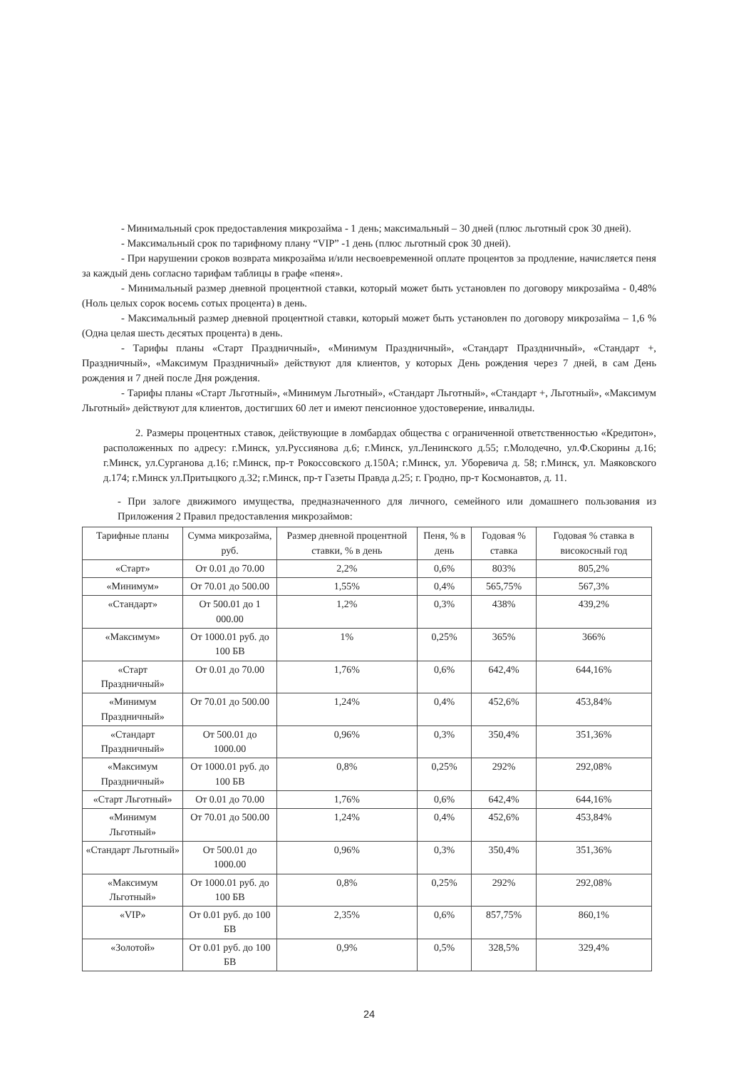- Минимальный срок предоставления микрозайма - 1 день; максимальный – 30 дней (плюс льготный срок 30 дней).
- Максимальный срок по тарифному плану “VIP” -1 день (плюс льготный срок 30 дней).
- При нарушении сроков возврата микрозайма и/или несвоевременной оплате процентов за продление, начисляется пеня за каждый день согласно тарифам таблицы в графе «пеня».
- Минимальный размер дневной процентной ставки, который может быть установлен по договору микрозайма - 0,48% (Ноль целых сорок восемь сотых процента) в день.
- Максимальный размер дневной процентной ставки, который может быть установлен по договору микрозайма – 1,6 % (Одна целая шесть десятых процента) в день.
- Тарифы планы «Старт Праздничный», «Минимум Праздничный», «Стандарт Праздничный», «Стандарт +, Праздничный», «Максимум Праздничный» действуют для клиентов, у которых День рождения через 7 дней, в сам День рождения и 7 дней после Дня рождения.
- Тарифы планы «Старт Льготный», «Минимум Льготный», «Стандарт Льготный», «Стандарт +, Льготный», «Максимум Льготный» действуют для клиентов, достигших 60 лет и имеют пенсионное удостоверение, инвалиды.
2. Размеры процентных ставок, действующие в ломбардах общества с ограниченной ответственностью «Кредитон», расположенных по адресу: г.Минск, ул.Руссиянова д.6; г.Минск, ул.Ленинского д.55; г.Молодечно, ул.Ф.Скорины д.16; г.Минск, ул.Сурганова д.16; г.Минск, пр-т Рокоссовского д.150А; г.Минск, ул. Уборевича д. 58; г.Минск, ул. Маяковского д.174; г.Минск ул.Притыцкого д.32; г.Минск, пр-т Газеты Правда д.25; г. Гродно, пр-т Космонавтов, д. 11.
- При залоге движимого имущества, предназначенного для личного, семейного или домашнего пользования из Приложения 2 Правил предоставления микрозаймов:
| Тарифные планы | Сумма микрозайма, руб. | Размер дневной процентной ставки, % в день | Пеня, % в день | Годовая % ставка | Годовая % ставка в високосный год |
| --- | --- | --- | --- | --- | --- |
| «Старт» | От 0.01 до 70.00 | 2,2% | 0,6% | 803% | 805,2% |
| «Минимум» | От 70.01 до 500.00 | 1,55% | 0,4% | 565,75% | 567,3% |
| «Стандарт» | От 500.01 до 1 000.00 | 1,2% | 0,3% | 438% | 439,2% |
| «Максимум» | От 1000.01 руб. до 100 БВ | 1% | 0,25% | 365% | 366% |
| «Старт Праздничный» | От 0.01 до 70.00 | 1,76% | 0,6% | 642,4% | 644,16% |
| «Минимум Праздничный» | От 70.01 до 500.00 | 1,24% | 0,4% | 452,6% | 453,84% |
| «Стандарт Праздничный» | От 500.01 до 1000.00 | 0,96% | 0,3% | 350,4% | 351,36% |
| «Максимум Праздничный» | От 1000.01 руб. до 100 БВ | 0,8% | 0,25% | 292% | 292,08% |
| «Старт Льготный» | От 0.01 до 70.00 | 1,76% | 0,6% | 642,4% | 644,16% |
| «Минимум Льготный» | От 70.01 до 500.00 | 1,24% | 0,4% | 452,6% | 453,84% |
| «Стандарт Льготный» | От 500.01 до 1000.00 | 0,96% | 0,3% | 350,4% | 351,36% |
| «Максимум Льготный» | От 1000.01 руб. до 100 БВ | 0,8% | 0,25% | 292% | 292,08% |
| «VIP» | От 0.01 руб. до 100 БВ | 2,35% | 0,6% | 857,75% | 860,1% |
| «Золотой» | От 0.01 руб. до 100 БВ | 0,9% | 0,5% | 328,5% | 329,4% |
24